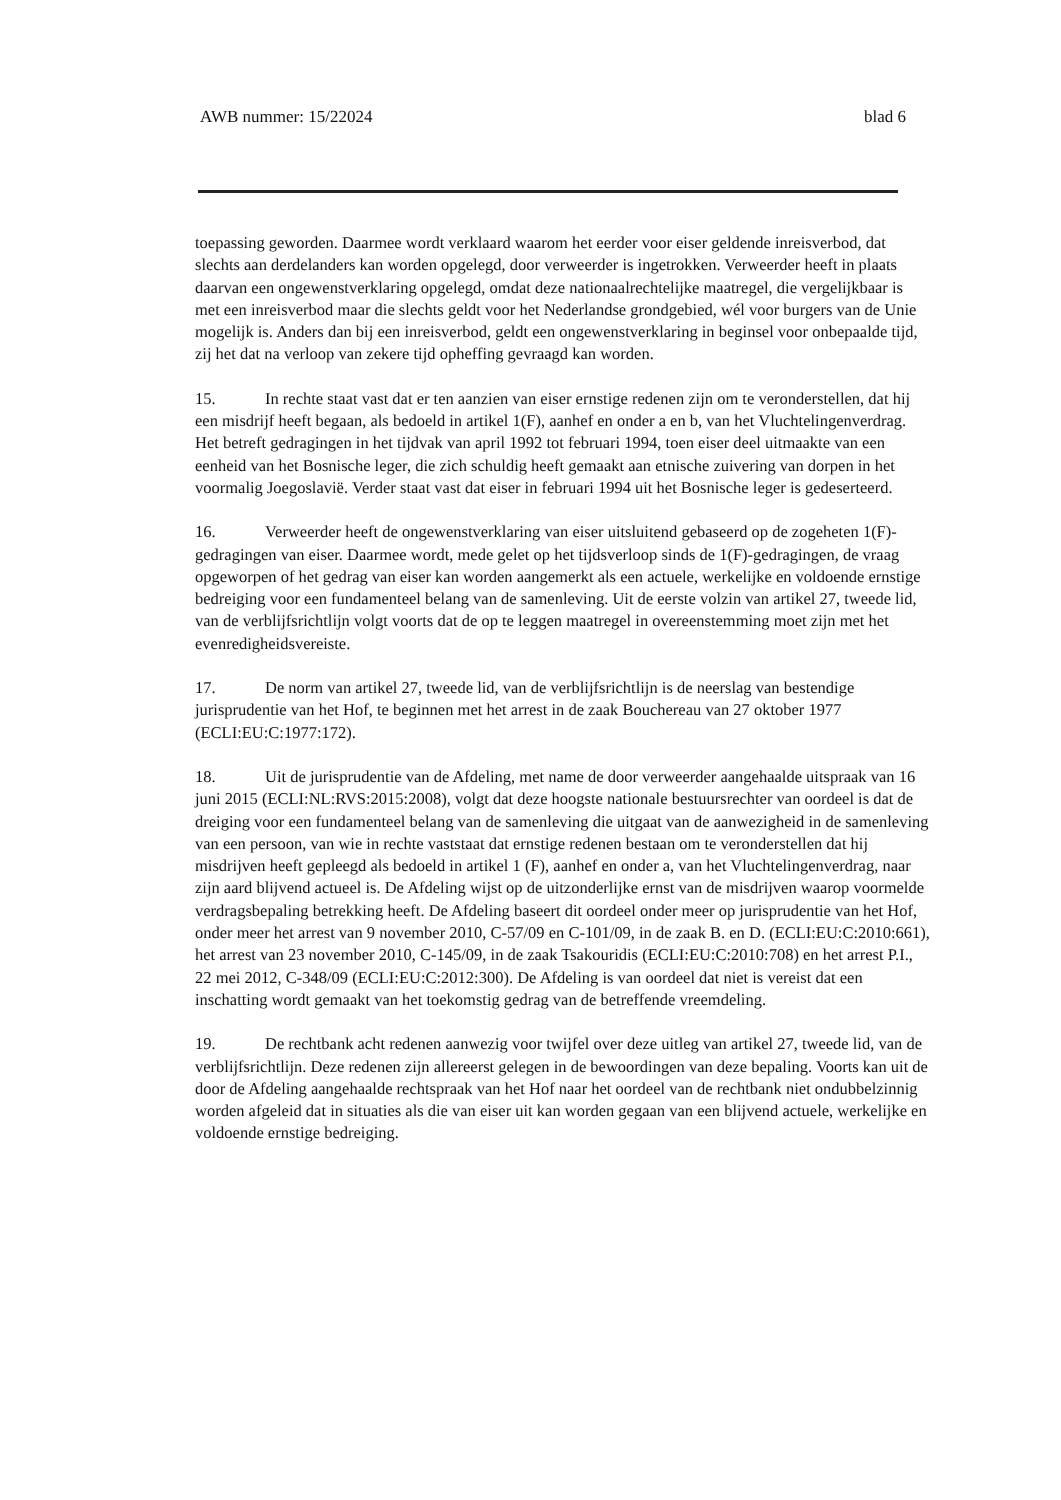AWB nummer: 15/22024 blad 6
toepassing geworden. Daarmee wordt verklaard waarom het eerder voor eiser geldende inreisverbod, dat slechts aan derdelanders kan worden opgelegd, door verweerder is ingetrokken. Verweerder heeft in plaats daarvan een ongewenstverklaring opgelegd, omdat deze nationaalrechtelijke maatregel, die vergelijkbaar is met een inreisverbod maar die slechts geldt voor het Nederlandse grondgebied, wél voor burgers van de Unie mogelijk is. Anders dan bij een inreisverbod, geldt een ongewenstverklaring in beginsel voor onbepaalde tijd, zij het dat na verloop van zekere tijd opheffing gevraagd kan worden.
15. In rechte staat vast dat er ten aanzien van eiser ernstige redenen zijn om te veronderstellen, dat hij een misdrijf heeft begaan, als bedoeld in artikel 1(F), aanhef en onder a en b, van het Vluchtelingenverdrag. Het betreft gedragingen in het tijdvak van april 1992 tot februari 1994, toen eiser deel uitmaakte van een eenheid van het Bosnische leger, die zich schuldig heeft gemaakt aan etnische zuivering van dorpen in het voormalig Joegoslavië. Verder staat vast dat eiser in februari 1994 uit het Bosnische leger is gedeserteerd.
16. Verweerder heeft de ongewenstverklaring van eiser uitsluitend gebaseerd op de zogeheten 1(F)-gedragingen van eiser. Daarmee wordt, mede gelet op het tijdsverloop sinds de 1(F)-gedragingen, de vraag opgeworpen of het gedrag van eiser kan worden aangemerkt als een actuele, werkelijke en voldoende ernstige bedreiging voor een fundamenteel belang van de samenleving. Uit de eerste volzin van artikel 27, tweede lid, van de verblijfsrichtlijn volgt voorts dat de op te leggen maatregel in overeenstemming moet zijn met het evenredigheidsvereiste.
17. De norm van artikel 27, tweede lid, van de verblijfsrichtlijn is de neerslag van bestendige jurisprudentie van het Hof, te beginnen met het arrest in de zaak Bouchereau van 27 oktober 1977 (ECLI:EU:C:1977:172).
18. Uit de jurisprudentie van de Afdeling, met name de door verweerder aangehaalde uitspraak van 16 juni 2015 (ECLI:NL:RVS:2015:2008), volgt dat deze hoogste nationale bestuursrechter van oordeel is dat de dreiging voor een fundamenteel belang van de samenleving die uitgaat van de aanwezigheid in de samenleving van een persoon, van wie in rechte vaststaat dat ernstige redenen bestaan om te veronderstellen dat hij misdrijven heeft gepleegd als bedoeld in artikel 1 (F), aanhef en onder a, van het Vluchtelingenverdrag, naar zijn aard blijvend actueel is. De Afdeling wijst op de uitzonderlijke ernst van de misdrijven waarop voormelde verdragsbepaling betrekking heeft. De Afdeling baseert dit oordeel onder meer op jurisprudentie van het Hof, onder meer het arrest van 9 november 2010, C-57/09 en C-101/09, in de zaak B. en D. (ECLI:EU:C:2010:661), het arrest van 23 november 2010, C-145/09, in de zaak Tsakouridis (ECLI:EU:C:2010:708) en het arrest P.I., 22 mei 2012, C-348/09 (ECLI:EU:C:2012:300). De Afdeling is van oordeel dat niet is vereist dat een inschatting wordt gemaakt van het toekomstig gedrag van de betreffende vreemdeling.
19. De rechtbank acht redenen aanwezig voor twijfel over deze uitleg van artikel 27, tweede lid, van de verblijfsrichtlijn. Deze redenen zijn allereerst gelegen in de bewoordingen van deze bepaling. Voorts kan uit de door de Afdeling aangehaalde rechtspraak van het Hof naar het oordeel van de rechtbank niet ondubbelzinnig worden afgeleid dat in situaties als die van eiser uit kan worden gegaan van een blijvend actuele, werkelijke en voldoende ernstige bedreiging.